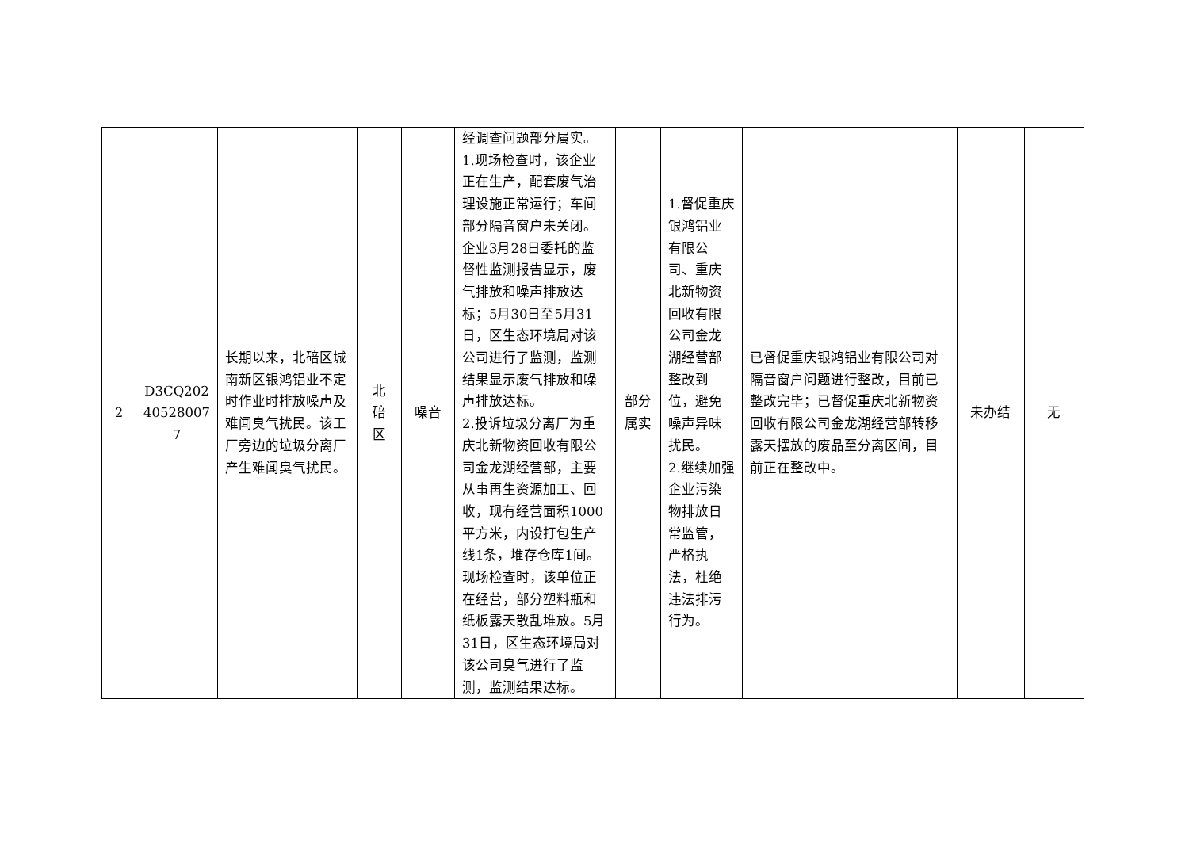| 2 | D3CQ202 40528007 7 | 长期以来，北碚区城南新区银鸿铝业不定时作业时排放噪声及难闻臭气扰民。该工厂旁边的垃圾分离厂产生难闻臭气扰民。 | 北 碚 区 | 噪音 | 经调查问题部分属实。 1.现场检查时，该企业正在生产，配套废气治理设施正常运行；车间部分隔音窗户未关闭。企业3月28日委托的监督性监测报告显示，废气排放和噪声排放达标；5月30日至5月31日，区生态环境局对该公司进行了监测，监测结果显示废气排放和噪声排放达标。 2.投诉垃圾分离厂为重庆北新物资回收有限公司金龙湖经营部，主要从事再生资源加工、回收，现有经营面积1000平方米，内设打包生产线1条，堆存仓库1间。现场检查时，该单位正在经营，部分塑料瓶和纸板露天散乱堆放。5月31日，区生态环境局对该公司臭气进行了监测，监测结果达标。 | 部分 属实 | 1.督促重庆银鸿铝业有限公司、重庆北新物资回收有限公司金龙湖经营部整改到位，避免噪声异味扰民。 2.继续加强企业污染物排放日常监管，严格执法，杜绝违法排污行为。 | 已督促重庆银鸿铝业有限公司对隔音窗户问题进行整改，目前已整改完毕；已督促重庆北新物资回收有限公司金龙湖经营部转移露天摆放的废品至分离区间，目前正在整改中。 | 未办结 | 无 |